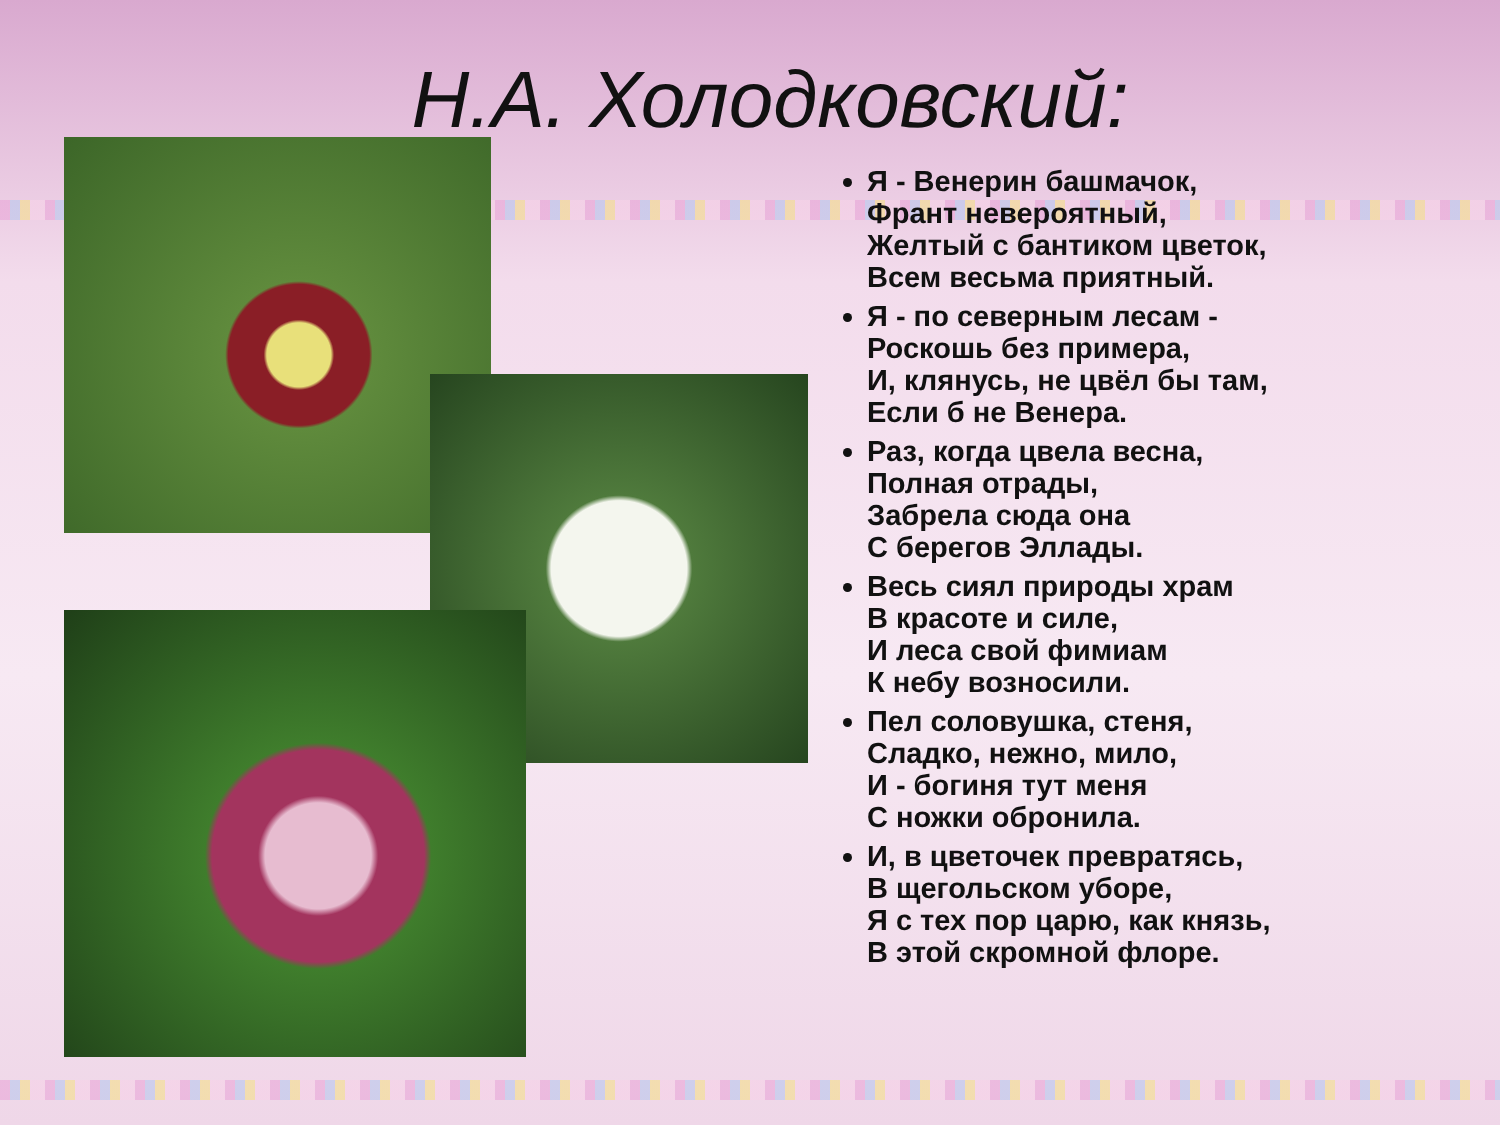Н.А. Холодковский:
Я - Венерин башмачок,
Франт невероятный,
Желтый с бантиком цветок,
Всем весьма приятный.
Я - по северным лесам -
Роскошь без примера,
И, клянусь, не цвёл бы там,
Если б не Венера.
Раз, когда цвела весна,
Полная отрады,
Забрела сюда она
С берегов Эллады.
Весь сиял природы храм
В красоте и силе,
И леса свой фимиам
К небу возносили.
Пел соловушка, стеня,
Сладко, нежно, мило,
И - богиня тут меня
С ножки обронила.
И, в цветочек превратясь,
В щегольском уборе,
Я с тех пор царю, как князь,
В этой скромной флоре.